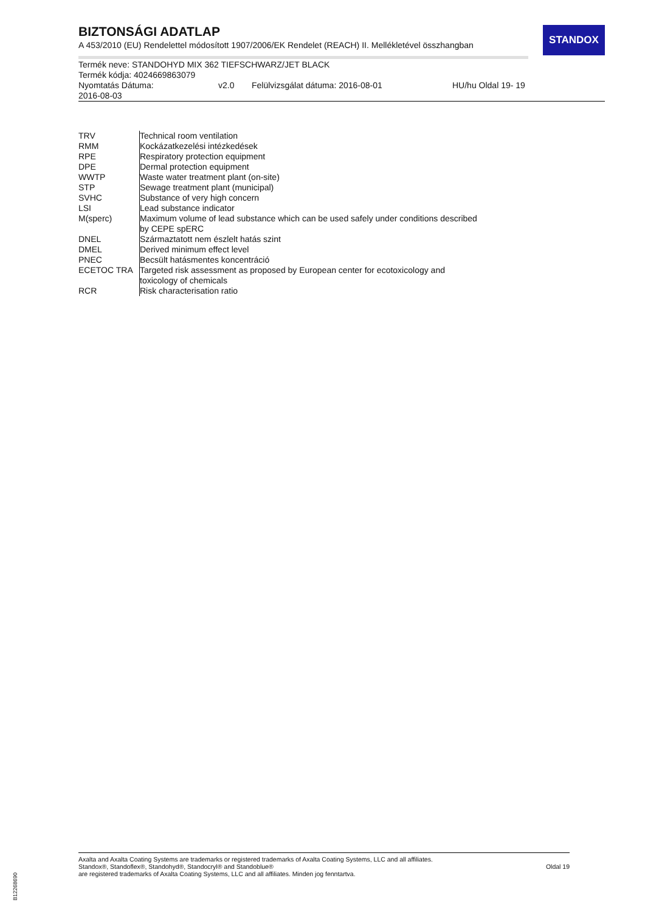BIZTONSÁGI ADATLAP
A 453/2010 (EU) Rendelettel módosított 1907/2006/EK Rendelet (REACH) II. Mellékletével összhangban
STANDOX
Termék neve: STANDOHYD MIX 362 TIEFSCHWARZ/JET BLACK
Termék kódja: 4024669863079
| Nyomtatás Dátuma: 2016-08-03 | v2.0 | Felülvizsgálat dátuma: 2016-08-01 | HU/hu Oldal 19- 19 |
| TRV | Technical room ventilation |
| RMM | Kockázatkezelési intézkedések |
| RPE | Respiratory protection equipment |
| DPE | Dermal protection equipment |
| WWTP | Waste water treatment plant (on-site) |
| STP | Sewage treatment plant (municipal) |
| SVHC | Substance of very high concern |
| LSI | Lead substance indicator |
| M(sperc) | Maximum volume of lead substance which can be used safely under conditions described by CEPE spERC |
| DNEL | Származtatott nem észlelt hatás szint |
| DMEL | Derived minimum effect level |
| PNEC | Becsült hatásmentes koncentráció |
| ECETOC TRA | Targeted risk assessment as proposed by European center for ecotoxicology and toxicology of chemicals |
| RCR | Risk characterisation ratio |
Axalta and Axalta Coating Systems are trademarks or registered trademarks of Axalta Coating Systems, LLC and all affiliates. Standox®, Standoflex®, Standohyd®, Standocryl® and Standoblue®
are registered trademarks of Axalta Coating Systems, LLC and all affiliates. Minden jog fenntartva.
Oldal 19
B12268690